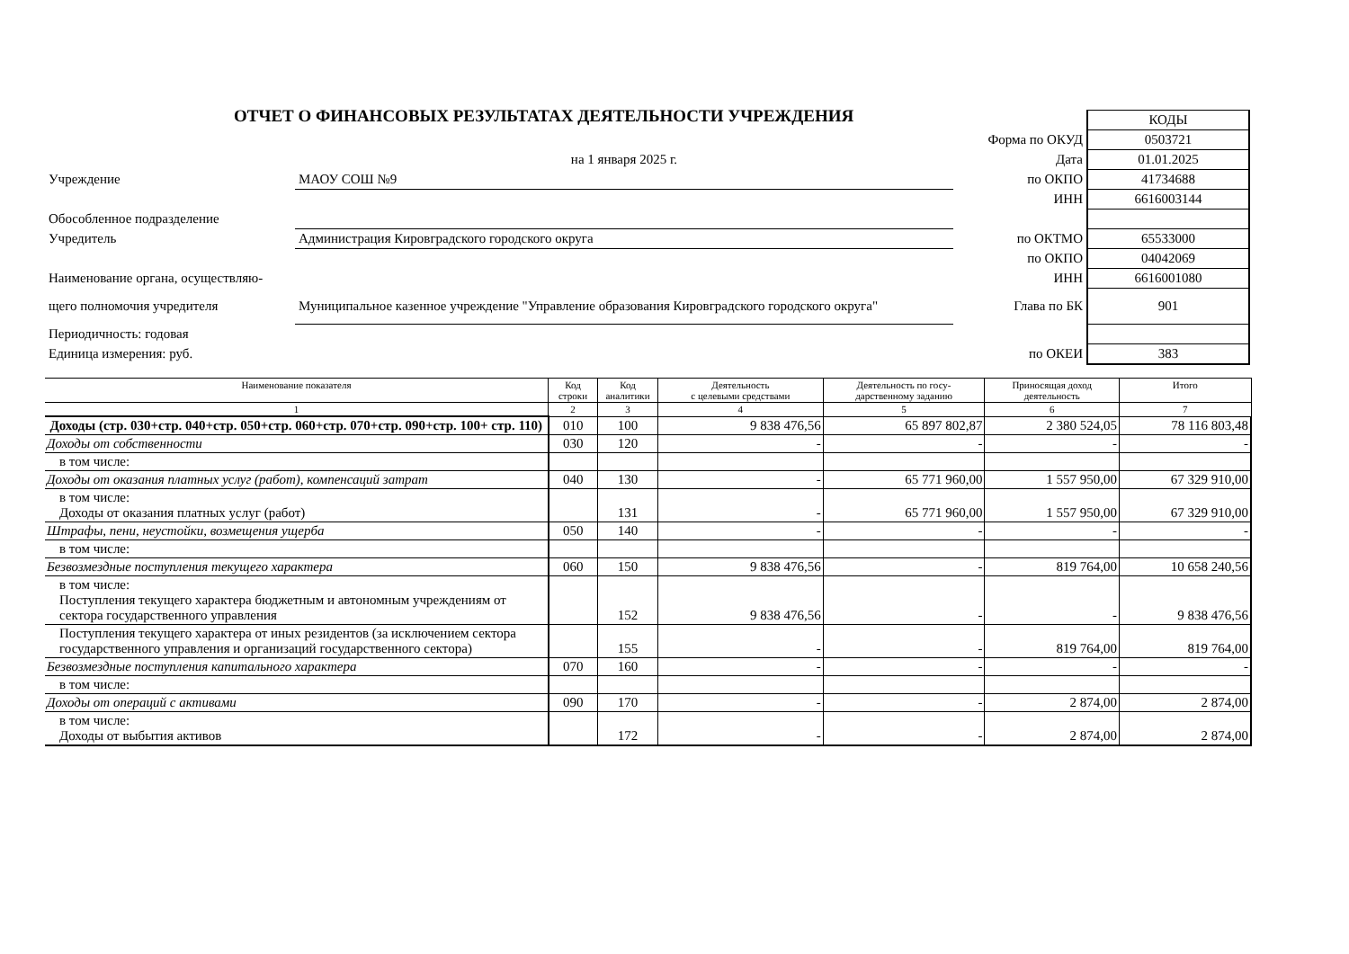ОТЧЕТ О ФИНАНСОВЫХ РЕЗУЛЬТАТАХ ДЕЯТЕЛЬНОСТИ УЧРЕЖДЕНИЯ
| | | | КОДЫ |
| | | Форма по ОКУД | 0503721 |
| | на 1 января 2025 г. | Дата | 01.01.2025 |
| Учреждение | МАОУ СОШ №9 | по ОКПО | 41734688 |
| | | ИНН | 6616003144 |
| Обособленное подразделение | | | |
| Учредитель | Администрация Кировградского городского округа | по ОКТМО | 65533000 |
| | | по ОКПО | 04042069 |
| Наименование органа, осуществляю- | | ИНН | 6616001080 |
| щего полномочия учредителя | Муниципальное казенное учреждение "Управление образования Кировградского городского округа" | Глава по БК | 901 |
| Периодичность: годовая | | | |
| Единица измерения: руб. | | по ОКЕИ | 383 |
| Наименование показателя | Код строки | Код аналитики | Деятельность с целевыми средствами | Деятельность по госу- дарственному заданию | Приносящая доход деятельность | Итого |
| --- | --- | --- | --- | --- | --- | --- |
| 1 | 2 | 3 | 4 | 5 | 6 | 7 |
| Доходы (стр. 030+стр. 040+стр. 050+стр. 060+стр. 070+стр. 090+стр. 100+ стр. 110) | 010 | 100 | 9 838 476,56 | 65 897 802,87 | 2 380 524,05 | 78 116 803,48 |
| Доходы от собственности | 030 | 120 | - | - | - | - |
| в том числе: | | | | | | |
| Доходы от оказания платных услуг (работ), компенсаций затрат | 040 | 130 | - | 65 771 960,00 | 1 557 950,00 | 67 329 910,00 |
| в том числе: Доходы от оказания платных услуг (работ) | | 131 | - | 65 771 960,00 | 1 557 950,00 | 67 329 910,00 |
| Штрафы, пени, неустойки, возмещения ущерба | 050 | 140 | - | - | - | - |
| в том числе: | | | | | | |
| Безвозмездные поступления текущего характера | 060 | 150 | 9 838 476,56 | - | 819 764,00 | 10 658 240,56 |
| в том числе: Поступления текущего характера бюджетным и автономным учреждениям от сектора государственного управления | | 152 | 9 838 476,56 | - | - | 9 838 476,56 |
| Поступления текущего характера от иных резидентов (за исключением сектора государственного управления и организаций государственного сектора) | | 155 | - | - | 819 764,00 | 819 764,00 |
| Безвозмездные поступления капитального характера | 070 | 160 | - | - | - | - |
| в том числе: | | | | | | |
| Доходы от операций с активами | 090 | 170 | - | - | 2 874,00 | 2 874,00 |
| в том числе: Доходы от выбытия активов | | 172 | - | - | 2 874,00 | 2 874,00 |